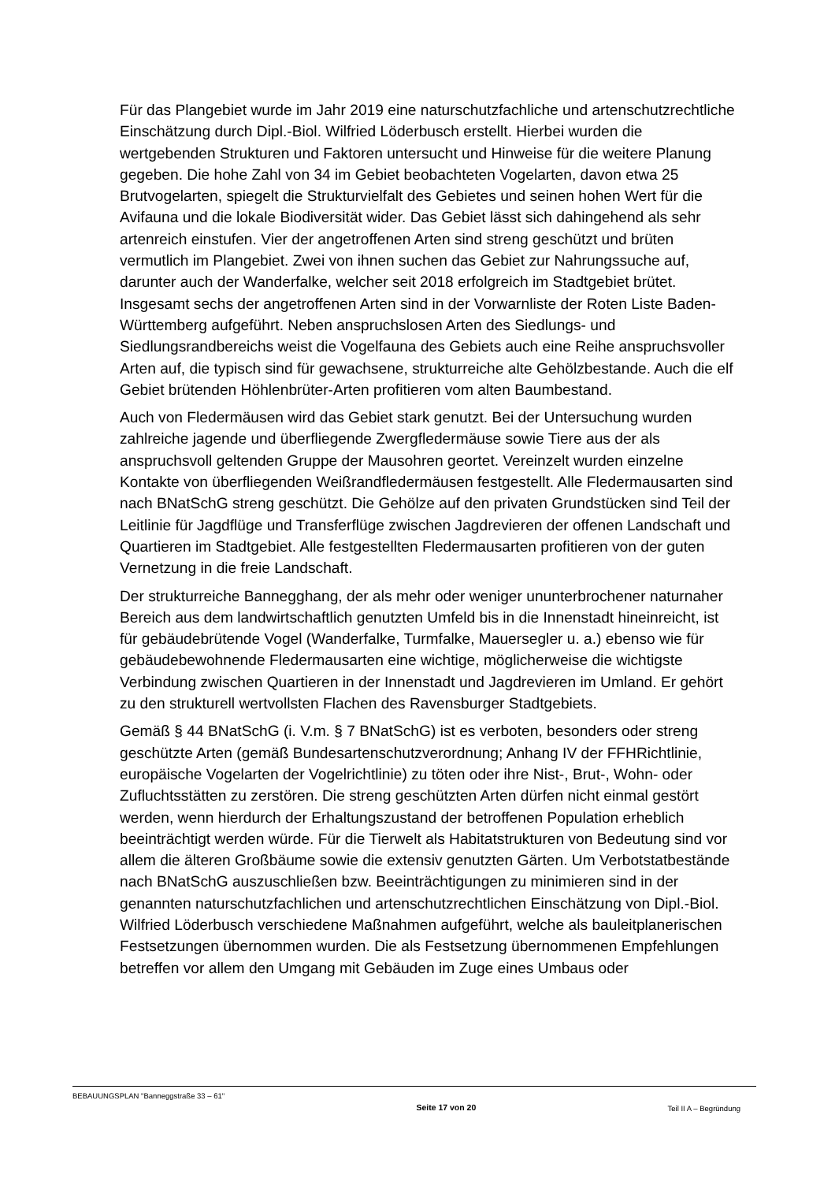Für das Plangebiet wurde im Jahr 2019 eine naturschutzfachliche und artenschutzrechtliche Einschätzung durch Dipl.-Biol. Wilfried Löderbusch erstellt. Hierbei wurden die wertgebenden Strukturen und Faktoren untersucht und Hinweise für die weitere Planung gegeben. Die hohe Zahl von 34 im Gebiet beobachteten Vogelarten, davon etwa 25 Brutvogelarten, spiegelt die Strukturvielfalt des Gebietes und seinen hohen Wert für die Avifauna und die lokale Biodiversität wider. Das Gebiet lässt sich dahingehend als sehr artenreich einstufen. Vier der angetroffenen Arten sind streng geschützt und brüten vermutlich im Plangebiet. Zwei von ihnen suchen das Gebiet zur Nahrungssuche auf, darunter auch der Wanderfalke, welcher seit 2018 erfolgreich im Stadtgebiet brütet. Insgesamt sechs der angetroffenen Arten sind in der Vorwarnliste der Roten Liste Baden-Württemberg aufgeführt. Neben anspruchslosen Arten des Siedlungs- und Siedlungsrandbereichs weist die Vogelfauna des Gebiets auch eine Reihe anspruchsvoller Arten auf, die typisch sind für gewachsene, strukturreiche alte Gehölzbestande. Auch die elf Gebiet brütenden Höhlenbrüter-Arten profitieren vom alten Baumbestand.
Auch von Fledermäusen wird das Gebiet stark genutzt. Bei der Untersuchung wurden zahlreiche jagende und überfliegende Zwergfledermäuse sowie Tiere aus der als anspruchsvoll geltenden Gruppe der Mausohren geortet. Vereinzelt wurden einzelne Kontakte von überfliegenden Weißrandfledermäusen festgestellt. Alle Fledermausarten sind nach BNatSchG streng geschützt. Die Gehölze auf den privaten Grundstücken sind Teil der Leitlinie für Jagdflüge und Transferflüge zwischen Jagdrevieren der offenen Landschaft und Quartieren im Stadtgebiet. Alle festgestellten Fledermausarten profitieren von der guten Vernetzung in die freie Landschaft.
Der strukturreiche Bannegghang, der als mehr oder weniger ununterbrochener naturnaher Bereich aus dem landwirtschaftlich genutzten Umfeld bis in die Innenstadt hineinreicht, ist für gebäudebrütende Vogel (Wanderfalke, Turmfalke, Mauersegler u. a.) ebenso wie für gebäudebewohnende Fledermausarten eine wichtige, möglicherweise die wichtigste Verbindung zwischen Quartieren in der Innenstadt und Jagdrevieren im Umland. Er gehört zu den strukturell wertvollsten Flachen des Ravensburger Stadtgebiets.
Gemäß § 44 BNatSchG (i. V.m. § 7 BNatSchG) ist es verboten, besonders oder streng geschützte Arten (gemäß Bundesartenschutzverordnung; Anhang IV der FFHRichtlinie, europäische Vogelarten der Vogelrichtlinie) zu töten oder ihre Nist-, Brut-, Wohn- oder Zufluchtsstätten zu zerstören. Die streng geschützten Arten dürfen nicht einmal gestört werden, wenn hierdurch der Erhaltungszustand der betroffenen Population erheblich beeinträchtigt werden würde. Für die Tierwelt als Habitatstrukturen von Bedeutung sind vor allem die älteren Großbäume sowie die extensiv genutzten Gärten. Um Verbotstatbestände nach BNatSchG auszuschließen bzw. Beeinträchtigungen zu minimieren sind in der genannten naturschutzfachlichen und artenschutzrechtlichen Einschätzung von Dipl.-Biol. Wilfried Löderbusch verschiedene Maßnahmen aufgeführt, welche als bauleitplanerischen Festsetzungen übernommen wurden. Die als Festsetzung übernommenen Empfehlungen betreffen vor allem den Umgang mit Gebäuden im Zuge eines Umbaus oder
BEBAUUNGSPLAN "Banneggstraße 33 – 61" Seite 17 von 20 Teil II A – Begründung